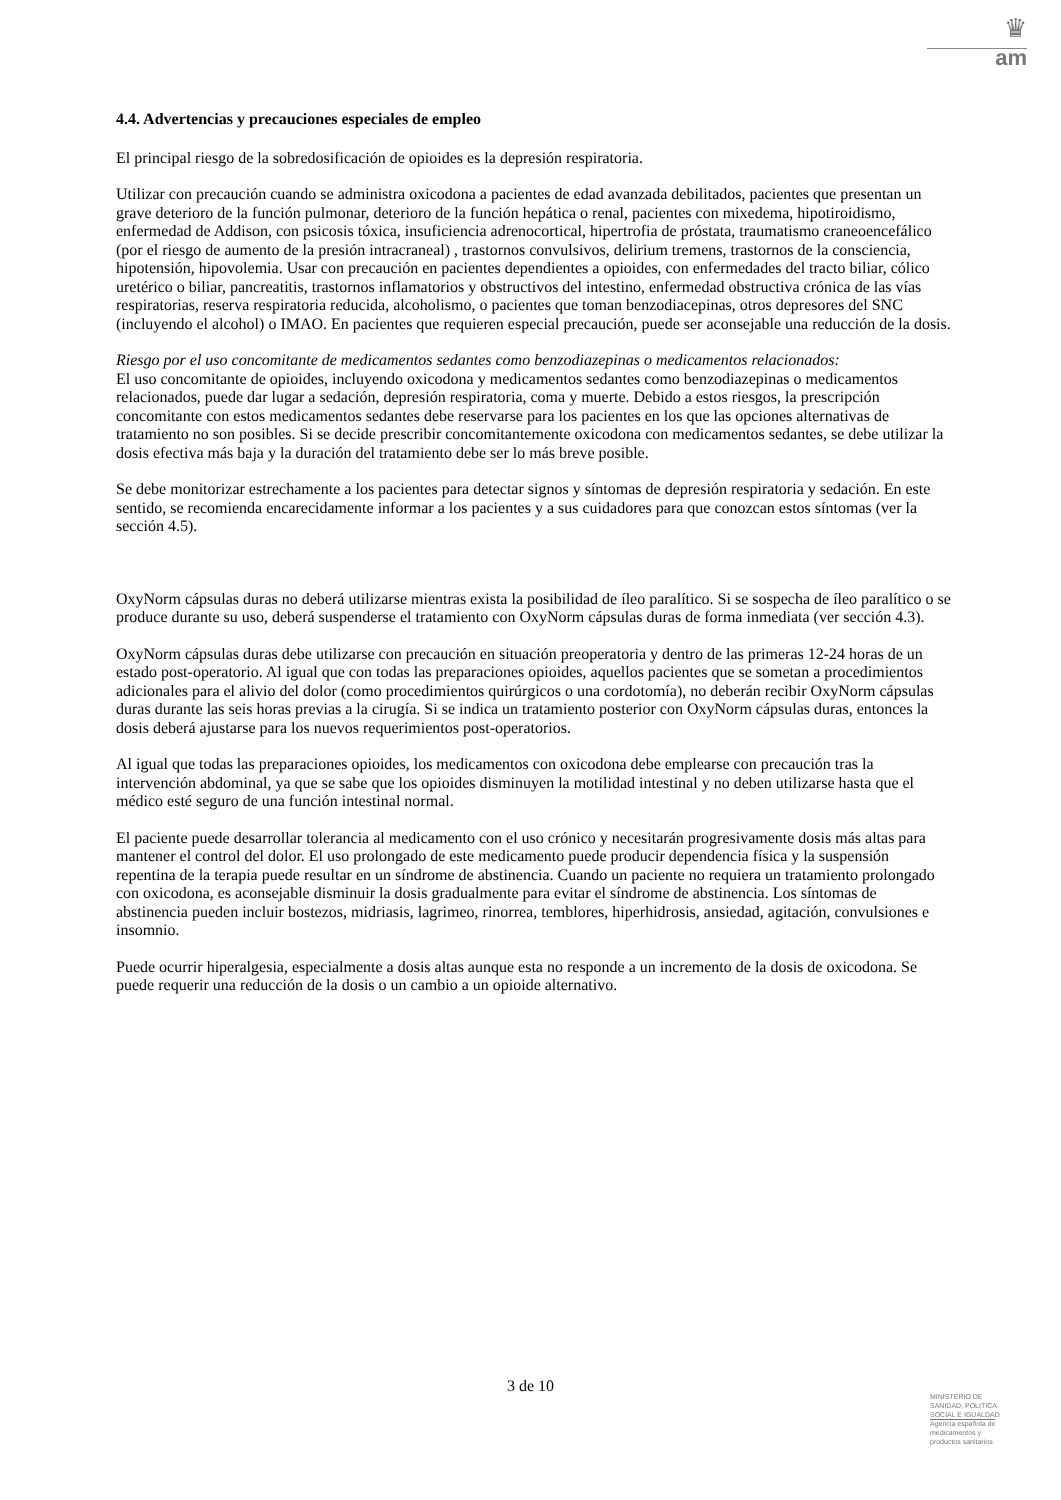♛
am
4.4. Advertencias y precauciones especiales de empleo
El principal riesgo de la sobredosificación de opioides es la depresión respiratoria.
Utilizar con precaución cuando se administra oxicodona a pacientes de edad avanzada debilitados, pacientes que presentan un grave deterioro de la función pulmonar, deterioro de la función hepática o renal, pacientes con mixedema, hipotiroidismo, enfermedad de Addison, con psicosis tóxica, insuficiencia adrenocortical, hipertrofia de próstata, traumatismo craneoencefálico (por el riesgo de aumento de la presión intracraneal) , trastornos convulsivos, delirium tremens, trastornos de la consciencia, hipotensión, hipovolemia. Usar con precaución en pacientes dependientes a opioides, con enfermedades del tracto biliar, cólico uretérico o biliar, pancreatitis, trastornos inflamatorios y obstructivos del intestino, enfermedad obstructiva crónica de las vías respiratorias, reserva respiratoria reducida, alcoholismo, o pacientes que toman benzodiacepinas, otros depresores del SNC (incluyendo el alcohol) o IMAO. En pacientes que requieren especial precaución, puede ser aconsejable una reducción de la dosis.
Riesgo por el uso concomitante de medicamentos sedantes como benzodiazepinas o medicamentos relacionados:
El uso concomitante de opioides, incluyendo oxicodona y medicamentos sedantes como benzodiazepinas o medicamentos relacionados, puede dar lugar a sedación, depresión respiratoria, coma y muerte. Debido a estos riesgos, la prescripción concomitante con estos medicamentos sedantes debe reservarse para los pacientes en los que las opciones alternativas de tratamiento no son posibles. Si se decide prescribir concomitantemente oxicodona con medicamentos sedantes, se debe utilizar la dosis efectiva más baja y la duración del tratamiento debe ser lo más breve posible.
Se debe monitorizar estrechamente a los pacientes para detectar signos y síntomas de depresión respiratoria y sedación. En este sentido, se recomienda encarecidamente informar a los pacientes y a sus cuidadores para que conozcan estos síntomas (ver la sección 4.5).
OxyNorm cápsulas duras no deberá utilizarse mientras exista la posibilidad de íleo paralítico. Si se sospecha de íleo paralítico o se produce durante su uso, deberá suspenderse el tratamiento con OxyNorm cápsulas duras de forma inmediata (ver sección 4.3).
OxyNorm cápsulas duras debe utilizarse con precaución en situación preoperatoria y dentro de las primeras 12-24 horas de un estado post-operatorio. Al igual que con todas las preparaciones opioides, aquellos pacientes que se sometan a procedimientos adicionales para el alivio del dolor (como procedimientos quirúrgicos o una cordotomía), no deberán recibir OxyNorm cápsulas duras durante las seis horas previas a la cirugía. Si se indica un tratamiento posterior con OxyNorm cápsulas duras, entonces la dosis deberá ajustarse para los nuevos requerimientos post-operatorios.
Al igual que todas las preparaciones opioides, los medicamentos con oxicodona debe emplearse con precaución tras la intervención abdominal, ya que se sabe que los opioides disminuyen la motilidad intestinal y no deben utilizarse hasta que el médico esté seguro de una función intestinal normal.
El paciente puede desarrollar tolerancia al medicamento con el uso crónico y necesitarán progresivamente dosis más altas para mantener el control del dolor. El uso prolongado de este medicamento puede producir dependencia física y la suspensión repentina de la terapia puede resultar en un síndrome de abstinencia. Cuando un paciente no requiera un tratamiento prolongado con oxicodona, es aconsejable disminuir la dosis gradualmente para evitar el síndrome de abstinencia. Los síntomas de abstinencia pueden incluir bostezos, midriasis, lagrimeo, rinorrea, temblores, hiperhidrosis, ansiedad, agitación, convulsiones e insomnio.
Puede ocurrir hiperalgesia, especialmente a dosis altas aunque esta no responde a un incremento de la dosis de oxicodona. Se puede requerir una reducción de la dosis o un cambio a un opioide alternativo.
3 de 10
MINISTERIO DE
SANIDAD, POLITICA
SOCIAL E IGUALDAD
Agencia española de
medicamentos y
productos sanitarios